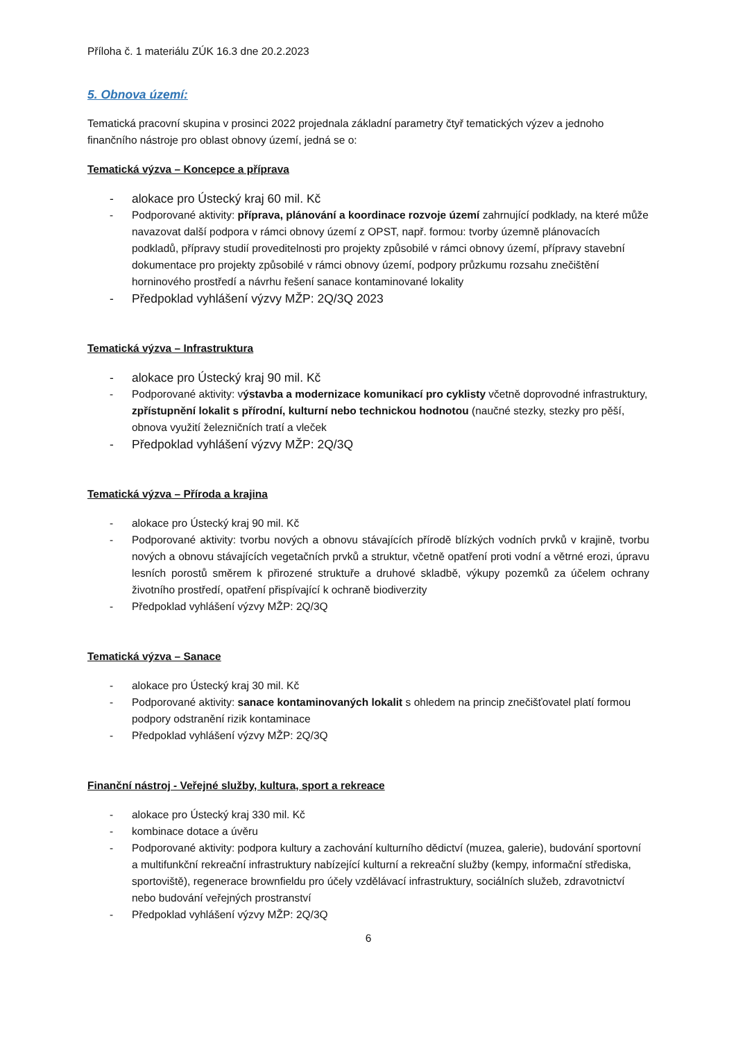Příloha č. 1 materiálu ZÚK 16.3 dne 20.2.2023
5. Obnova území:
Tematická pracovní skupina v prosinci 2022 projednala základní parametry čtyř tematických výzev a jednoho finančního nástroje pro oblast obnovy území, jedná se o:
Tematická výzva – Koncepce a příprava
- alokace pro Ústecký kraj 60 mil. Kč
- Podporované aktivity: příprava, plánování a koordinace rozvoje území zahrnující podklady, na které může navazovat další podpora v rámci obnovy území z OPST, např. formou: tvorby územně plánovacích podkladů, přípravy studií proveditelnosti pro projekty způsobilé v rámci obnovy území, přípravy stavební dokumentace pro projekty způsobilé v rámci obnovy území, podpory průzkumu rozsahu znečištění horninového prostředí a návrhu řešení sanace kontaminované lokality
- Předpoklad vyhlášení výzvy MŽP: 2Q/3Q 2023
Tematická výzva – Infrastruktura
- alokace pro Ústecký kraj 90 mil. Kč
- Podporované aktivity: výstavba a modernizace komunikací pro cyklisty včetně doprovodné infrastruktury, zpřístupnění lokalit s přírodní, kulturní nebo technickou hodnotou (naučné stezky, stezky pro pěší, obnova využití železničních tratí a vleček
- Předpoklad vyhlášení výzvy MŽP: 2Q/3Q
Tematická výzva – Příroda a krajina
- alokace pro Ústecký kraj 90 mil. Kč
- Podporované aktivity: tvorbu nových a obnovu stávajících přírodě blízkých vodních prvků v krajině, tvorbu nových a obnovu stávajících vegetačních prvků a struktur, včetně opatření proti vodní a větrné erozi, úpravu lesních porostů směrem k přirozené struktuře a druhové skladbě, výkupy pozemků za účelem ochrany životního prostředí, opatření přispívající k ochraně biodiverzity
- Předpoklad vyhlášení výzvy MŽP: 2Q/3Q
Tematická výzva – Sanace
- alokace pro Ústecký kraj 30 mil. Kč
- Podporované aktivity: sanace kontaminovaných lokalit s ohledem na princip znečišťovatel platí formou podpory odstranění rizik kontaminace
- Předpoklad vyhlášení výzvy MŽP: 2Q/3Q
Finanční nástroj - Veřejné služby, kultura, sport a rekreace
- alokace pro Ústecký kraj 330 mil. Kč
- kombinace dotace a úvěru
- Podporované aktivity: podpora kultury a zachování kulturního dědictví (muzea, galerie), budování sportovní a multifunkční rekreační infrastruktury nabízející kulturní a rekreační služby (kempy, informační střediska, sportoviště), regenerace brownfieldu pro účely vzdělávací infrastruktury, sociálních služeb, zdravotnictví nebo budování veřejných prostranství
- Předpoklad vyhlášení výzvy MŽP: 2Q/3Q
6